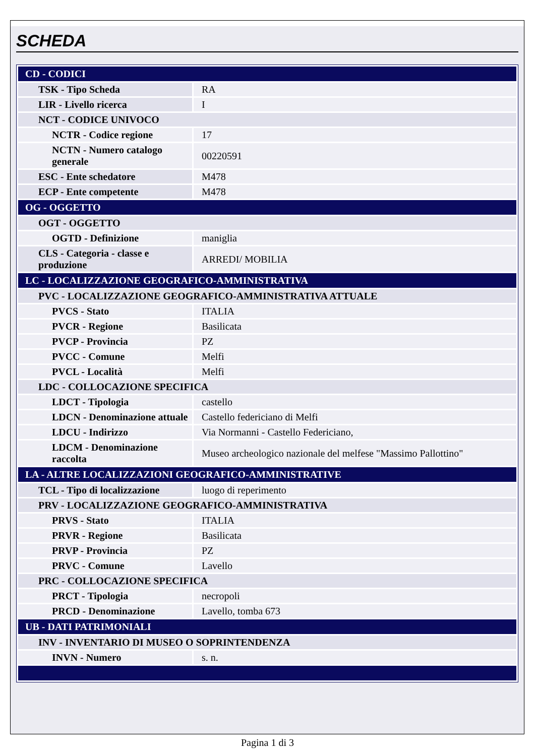SCHEDA
| CD - CODICI | |
| TSK - Tipo Scheda | RA |
| LIR - Livello ricerca | I |
| NCT - CODICE UNIVOCO | |
| NCTR - Codice regione | 17 |
| NCTN - Numero catalogo generale | 00220591 |
| ESC - Ente schedatore | M478 |
| ECP - Ente competente | M478 |
| OG - OGGETTO | |
| OGT - OGGETTO | |
| OGTD - Definizione | maniglia |
| CLS - Categoria - classe e produzione | ARREDI/ MOBILIA |
| LC - LOCALIZZAZIONE GEOGRAFICO-AMMINISTRATIVA | |
| PVC - LOCALIZZAZIONE GEOGRAFICO-AMMINISTRATIVA ATTUALE | |
| PVCS - Stato | ITALIA |
| PVCR - Regione | Basilicata |
| PVCP - Provincia | PZ |
| PVCC - Comune | Melfi |
| PVCL - Località | Melfi |
| LDC - COLLOCAZIONE SPECIFICA | |
| LDCT - Tipologia | castello |
| LDCN - Denominazione attuale | Castello federiciano di Melfi |
| LDCU - Indirizzo | Via Normanni - Castello Federiciano, |
| LDCM - Denominazione raccolta | Museo archeologico nazionale del melfese "Massimo Pallottino" |
| LA - ALTRE LOCALIZZAZIONI GEOGRAFICO-AMMINISTRATIVE | |
| TCL - Tipo di localizzazione | luogo di reperimento |
| PRV - LOCALIZZAZIONE GEOGRAFICO-AMMINISTRATIVA | |
| PRVS - Stato | ITALIA |
| PRVR - Regione | Basilicata |
| PRVP - Provincia | PZ |
| PRVC - Comune | Lavello |
| PRC - COLLOCAZIONE SPECIFICA | |
| PRCT - Tipologia | necropoli |
| PRCD - Denominazione | Lavello, tomba 673 |
| UB - DATI PATRIMONIALI | |
| INV - INVENTARIO DI MUSEO O SOPRINTENDENZA | |
| INVN - Numero | s. n. |
Pagina 1 di 3